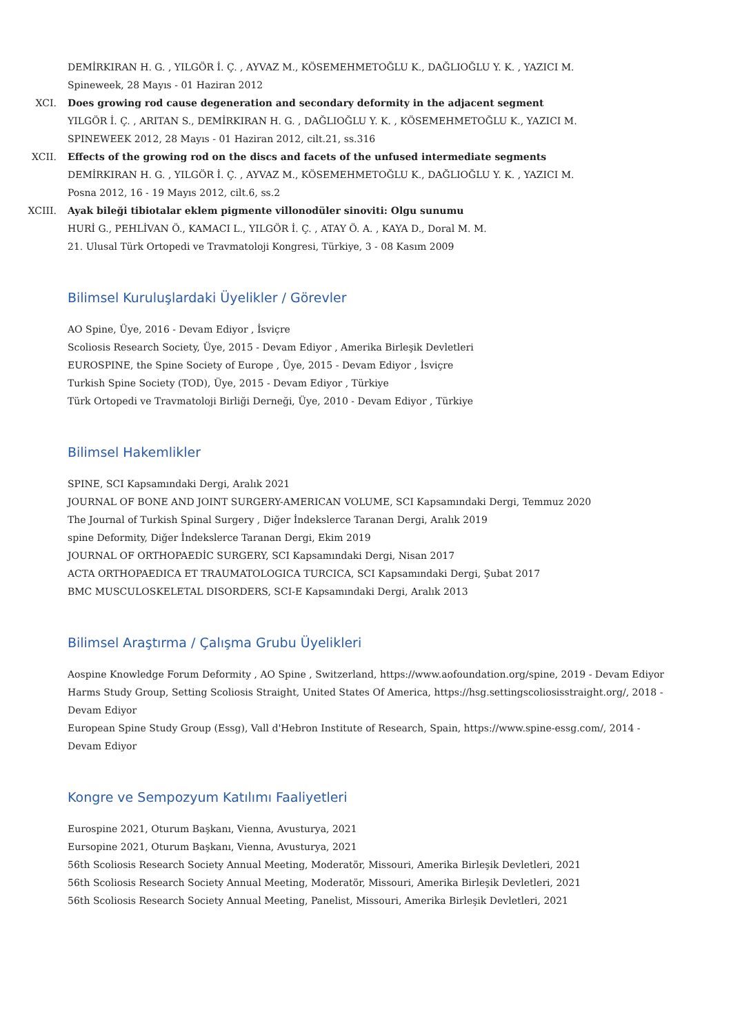DEMİRKIRAN H. G. , YILGÖR İ. Ç. , AYVAZ M., KÖSEMEHMETOĞLU K., DAĞLIOĞLU Y. K. , YAZICI M.
Spineweek, 28 Mayıs - 01 Haziran 2012
XCI. Does growing rod cause degeneration and secondary deformity in the adjacent segment
YILGÖR İ. Ç. , ARITAN S., DEMİRKIRAN H. G. , DAĞLIOĞLU Y. K. , KÖSEMEHMETOĞLU K., YAZICI M.
SPINEWEEK 2012, 28 Mayıs - 01 Haziran 2012, cilt.21, ss.316
XCII. Effects of the growing rod on the discs and facets of the unfused intermediate segments
DEMİRKIRAN H. G. , YILGÖR İ. Ç. , AYVAZ M., KÖSEMEHMETOĞLU K., DAĞLIOĞLU Y. K. , YAZICI M.
Posna 2012, 16 - 19 Mayıs 2012, cilt.6, ss.2
XCIII.
Ayak bileği tibiotalar eklem pigmente villonodüler sinoviti: Olgu sunumu
HURİ G., PEHLİVAN Ö., KAMACI L., YILGÖR İ. Ç. , ATAY Ö. A. , KAYA D., Doral M. M.
21. Ulusal Türk Ortopedi ve Travmatoloji Kongresi, Türkiye, 3 - 08 Kasım 2009
Bilimsel Kuruluşlardaki Üyelikler / Görevler
AO Spine, Üye, 2016 - Devam Ediyor , İsviçre
Scoliosis Research Society, Üye, 2015 - Devam Ediyor , Amerika Birleşik Devletleri
EUROSPINE, the Spine Society of Europe , Üye, 2015 - Devam Ediyor , İsviçre
Turkish Spine Society (TOD), Üye, 2015 - Devam Ediyor , Türkiye
Türk Ortopedi ve Travmatoloji Birliği Derneği, Üye, 2010 - Devam Ediyor , Türkiye
Bilimsel Hakemlikler
SPINE, SCI Kapsamındaki Dergi, Aralık 2021
JOURNAL OF BONE AND JOINT SURGERY-AMERICAN VOLUME, SCI Kapsamındaki Dergi, Temmuz 2020
The Journal of Turkish Spinal Surgery , Diğer İndekslerce Taranan Dergi, Aralık 2019
spine Deformity, Diğer İndekslerce Taranan Dergi, Ekim 2019
JOURNAL OF ORTHOPAEDİC SURGERY, SCI Kapsamındaki Dergi, Nisan 2017
ACTA ORTHOPAEDICA ET TRAUMATOLOGICA TURCICA, SCI Kapsamındaki Dergi, Şubat 2017
BMC MUSCULOSKELETAL DISORDERS, SCI-E Kapsamındaki Dergi, Aralık 2013
Bilimsel Araştırma / Çalışma Grubu Üyelikleri
Aospine Knowledge Forum Deformity , AO Spine , Switzerland, https://www.aofoundation.org/spine, 2019 - Devam Ediyor
Harms Study Group, Setting Scoliosis Straight, United States Of America, https://hsg.settingscoliosisstraight.org/, 2018 - Devam Ediyor
European Spine Study Group (Essg), Vall d'Hebron Institute of Research, Spain, https://www.spine-essg.com/, 2014 - Devam Ediyor
Kongre ve Sempozyum Katılımı Faaliyetleri
Eurospine 2021, Oturum Başkanı, Vienna, Avusturya, 2021
Eursopine 2021, Oturum Başkanı, Vienna, Avusturya, 2021
56th Scoliosis Research Society Annual Meeting, Moderatör, Missouri, Amerika Birleşik Devletleri, 2021
56th Scoliosis Research Society Annual Meeting, Moderatör, Missouri, Amerika Birleşik Devletleri, 2021
56th Scoliosis Research Society Annual Meeting, Panelist, Missouri, Amerika Birleşik Devletleri, 2021